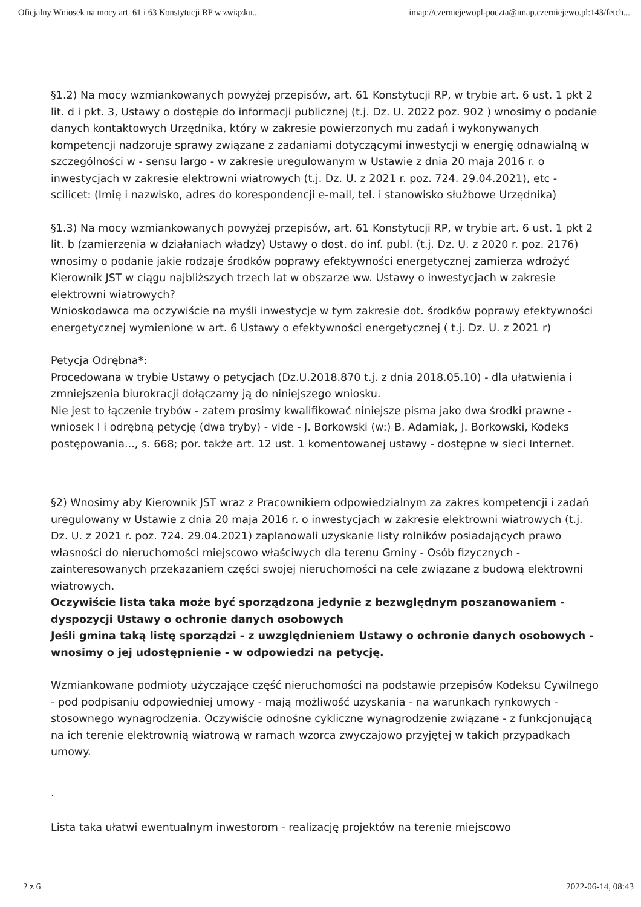Oficjalny Wniosek na mocy art. 61 i 63 Konstytucji RP w związku... imap://czerniejewopl-poczta@imap.czerniejewo.pl:143/fetch...
§1.2) Na mocy wzmiankowanych powyżej przepisów, art. 61 Konstytucji RP, w trybie art. 6 ust. 1 pkt 2 lit. d i pkt. 3, Ustawy o dostępie do informacji publicznej (t.j. Dz. U. 2022 poz. 902 ) wnosimy o podanie danych kontaktowych Urzędnika, który w zakresie powierzonych mu zadań i wykonywanych kompetencji nadzoruje sprawy związane z zadaniami dotyczącymi inwestycji w energię odnawialną w szczególności w - sensu largo - w zakresie uregulowanym w Ustawie z dnia 20 maja 2016 r. o inwestycjach w zakresie elektrowni wiatrowych (t.j. Dz. U. z 2021 r. poz. 724. 29.04.2021), etc - scilicet: (Imię i nazwisko, adres do korespondencji e-mail, tel. i stanowisko służbowe Urzędnika)
§1.3) Na mocy wzmiankowanych powyżej przepisów, art. 61 Konstytucji RP, w trybie art. 6 ust. 1 pkt 2 lit. b (zamierzenia w działaniach władzy) Ustawy o dost. do inf. publ. (t.j. Dz. U. z 2020 r. poz. 2176) wnosimy o podanie jakie rodzaje środków poprawy efektywności energetycznej zamierza wdrożyć Kierownik JST w ciągu najbliższych trzech lat w obszarze ww. Ustawy o inwestycjach w zakresie elektrowni wiatrowych?
Wnioskodawca ma oczywiście na myśli inwestycje w tym zakresie dot. środków poprawy efektywności energetycznej wymienione w art. 6 Ustawy o efektywności energetycznej ( t.j. Dz. U. z 2021 r)
Petycja Odrębna*:
Procedowana w trybie Ustawy o petycjach (Dz.U.2018.870 t.j. z dnia 2018.05.10) - dla ułatwienia i zmniejszenia biurokracji dołączamy ją do niniejszego wniosku.
Nie jest to łączenie trybów - zatem prosimy kwalifikować niniejsze pisma jako dwa środki prawne - wniosek I i odrębną petycję (dwa tryby) - vide - J. Borkowski (w:) B. Adamiak, J. Borkowski, Kodeks postępowania..., s. 668; por. także art. 12 ust. 1 komentowanej ustawy - dostępne w sieci Internet.
§2) Wnosimy aby Kierownik JST wraz z Pracownikiem odpowiedzialnym za zakres kompetencji i zadań uregulowany w Ustawie z dnia 20 maja 2016 r. o inwestycjach w zakresie elektrowni wiatrowych (t.j. Dz. U. z 2021 r. poz. 724. 29.04.2021) zaplanowali uzyskanie listy rolników posiadających prawo własności do nieruchomości miejscowo właściwych dla terenu Gminy - Osób fizycznych - zainteresowanych przekazaniem części swojej nieruchomości na cele związane z budową elektrowni wiatrowych.
Oczywiście lista taka może być sporządzona jedynie z bezwględnym poszanowaniem - dyspozycji Ustawy o ochronie danych osobowych
Jeśli gmina taką listę sporządzi - z uwzględnieniem Ustawy o ochronie danych osobowych - wnosimy o jej udostępnienie - w odpowiedzi na petycję.
Wzmiankowane podmioty użyczające część nieruchomości na podstawie przepisów Kodeksu Cywilnego - pod podpisaniu odpowiedniej umowy - mają możliwość uzyskania - na warunkach rynkowych - stosownego wynagrodzenia. Oczywiście odnośne cykliczne wynagrodzenie związane - z funkcjonującą na ich terenie elektrownią wiatrową w ramach wzorca zwyczajowo przyjętej w takich przypadkach umowy.
.
Lista taka ułatwi ewentualnym inwestorom - realizację projektów na terenie miejscowo
2 z 6 2022-06-14, 08:43